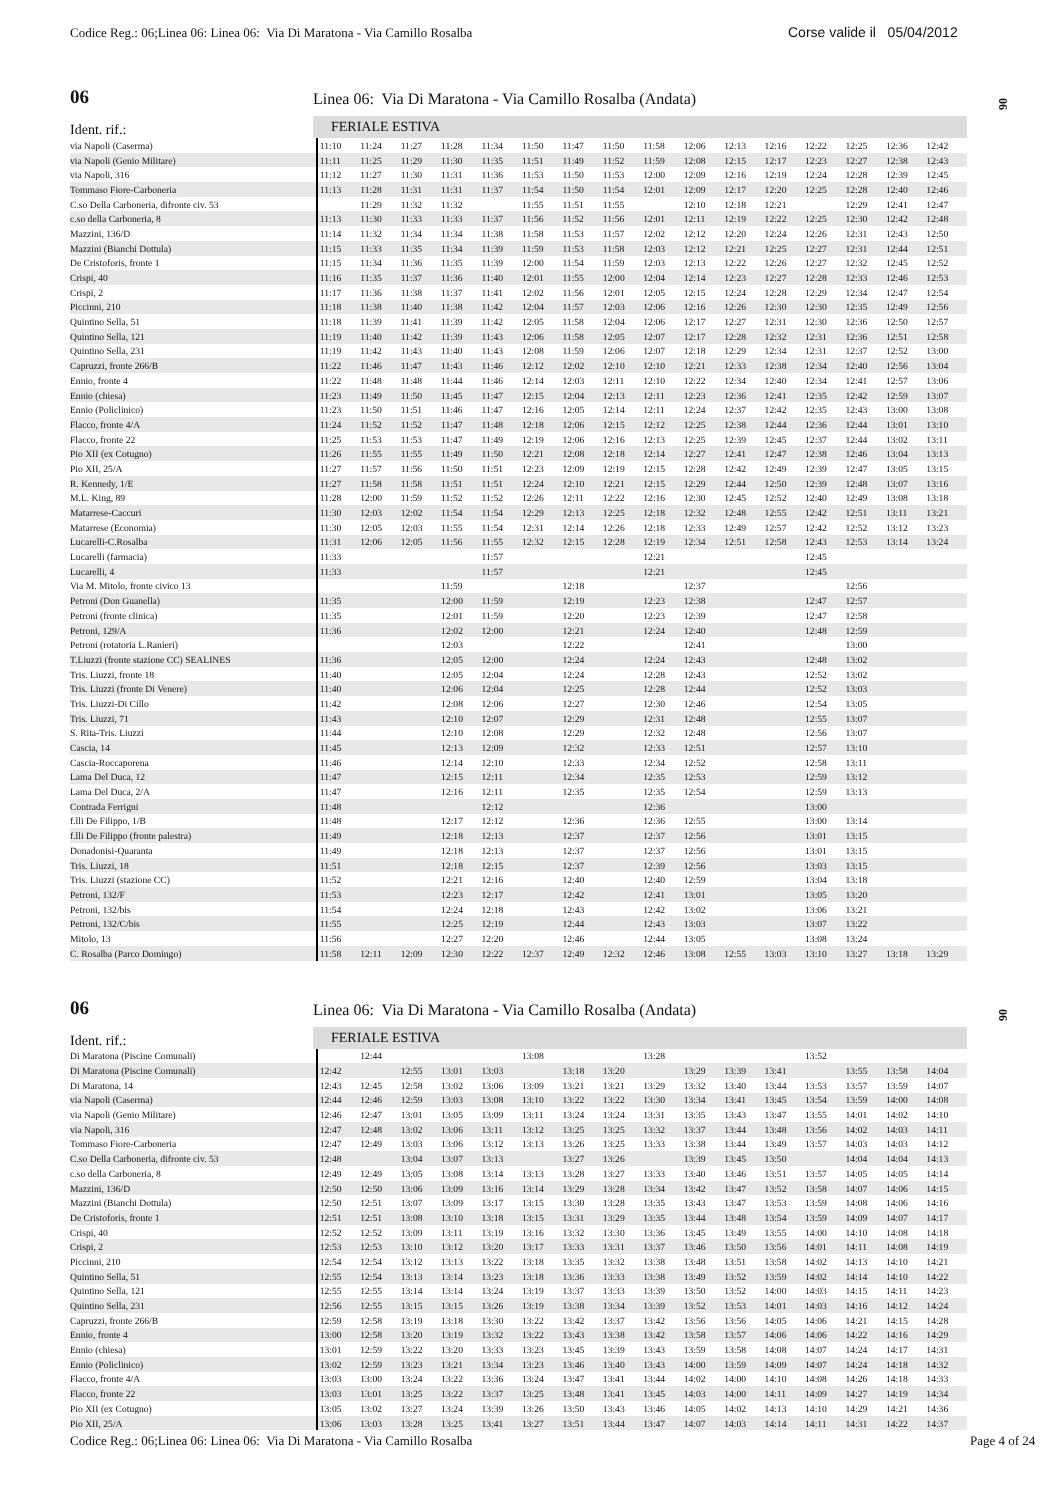Codice Reg.: 06;Linea 06: Linea 06: Via Di Maratona - Via Camillo Rosalba Corse valide il 05/04/2012
06
Linea 06: Via Di Maratona - Via Camillo Rosalba (Andata)
06
Ident. rif.:
FERIALE ESTIVA
| via Napoli (Caserma) | 11:10 | 11:24 | 11:27 | 11:28 | 11:34 | 11:50 | 11:47 | 11:50 | 11:58 | 12:06 | 12:13 | 12:16 | 12:22 | 12:25 | 12:36 | 12:42 |
| via Napoli (Genio Militare) | 11:11 | 11:25 | 11:29 | 11:30 | 11:35 | 11:51 | 11:49 | 11:52 | 11:59 | 12:08 | 12:15 | 12:17 | 12:23 | 12:27 | 12:38 | 12:43 |
| via Napoli, 316 | 11:12 | 11:27 | 11:30 | 11:31 | 11:36 | 11:53 | 11:50 | 11:53 | 12:00 | 12:09 | 12:16 | 12:19 | 12:24 | 12:28 | 12:39 | 12:45 |
| Tommaso Fiore-Carboneria | 11:13 | 11:28 | 11:31 | 11:31 | 11:37 | 11:54 | 11:50 | 11:54 | 12:01 | 12:09 | 12:17 | 12:20 | 12:25 | 12:28 | 12:40 | 12:46 |
| C.so Della Carboneria, difronte civ. 53 | | 11:29 | 11:32 | 11:32 | | 11:55 | 11:51 | 11:55 | | 12:10 | 12:18 | 12:21 | | 12:29 | 12:41 | 12:47 |
| c.so della Carboneria, 8 | 11:13 | 11:30 | 11:33 | 11:33 | 11:37 | 11:56 | 11:52 | 11:56 | 12:01 | 12:11 | 12:19 | 12:22 | 12:25 | 12:30 | 12:42 | 12:48 |
| Mazzini, 136/D | 11:14 | 11:32 | 11:34 | 11:34 | 11:38 | 11:58 | 11:53 | 11:57 | 12:02 | 12:12 | 12:20 | 12:24 | 12:26 | 12:31 | 12:43 | 12:50 |
| Mazzini (Bianchi Dottula) | 11:15 | 11:33 | 11:35 | 11:34 | 11:39 | 11:59 | 11:53 | 11:58 | 12:03 | 12:12 | 12:21 | 12:25 | 12:27 | 12:31 | 12:44 | 12:51 |
| De Cristoforis, fronte 1 | 11:15 | 11:34 | 11:36 | 11:35 | 11:39 | 12:00 | 11:54 | 11:59 | 12:03 | 12:13 | 12:22 | 12:26 | 12:27 | 12:32 | 12:45 | 12:52 |
| Crispi, 40 | 11:16 | 11:35 | 11:37 | 11:36 | 11:40 | 12:01 | 11:55 | 12:00 | 12:04 | 12:14 | 12:23 | 12:27 | 12:28 | 12:33 | 12:46 | 12:53 |
| Crispi, 2 | 11:17 | 11:36 | 11:38 | 11:37 | 11:41 | 12:02 | 11:56 | 12:01 | 12:05 | 12:15 | 12:24 | 12:28 | 12:29 | 12:34 | 12:47 | 12:54 |
| Piccinni, 210 | 11:18 | 11:38 | 11:40 | 11:38 | 11:42 | 12:04 | 11:57 | 12:03 | 12:06 | 12:16 | 12:26 | 12:30 | 12:30 | 12:35 | 12:49 | 12:56 |
| Quintino Sella, 51 | 11:18 | 11:39 | 11:41 | 11:39 | 11:42 | 12:05 | 11:58 | 12:04 | 12:06 | 12:17 | 12:27 | 12:31 | 12:30 | 12:36 | 12:50 | 12:57 |
| Quintino Sella, 121 | 11:19 | 11:40 | 11:42 | 11:39 | 11:43 | 12:06 | 11:58 | 12:05 | 12:07 | 12:17 | 12:28 | 12:32 | 12:31 | 12:36 | 12:51 | 12:58 |
| Quintino Sella, 231 | 11:19 | 11:42 | 11:43 | 11:40 | 11:43 | 12:08 | 11:59 | 12:06 | 12:07 | 12:18 | 12:29 | 12:34 | 12:31 | 12:37 | 12:52 | 13:00 |
| Capruzzi, fronte 266/B | 11:22 | 11:46 | 11:47 | 11:43 | 11:46 | 12:12 | 12:02 | 12:10 | 12:10 | 12:21 | 12:33 | 12:38 | 12:34 | 12:40 | 12:56 | 13:04 |
| Ennio, fronte 4 | 11:22 | 11:48 | 11:48 | 11:44 | 11:46 | 12:14 | 12:03 | 12:11 | 12:10 | 12:22 | 12:34 | 12:40 | 12:34 | 12:41 | 12:57 | 13:06 |
| Ennio (chiesa) | 11:23 | 11:49 | 11:50 | 11:45 | 11:47 | 12:15 | 12:04 | 12:13 | 12:11 | 12:23 | 12:36 | 12:41 | 12:35 | 12:42 | 12:59 | 13:07 |
| Ennio (Policlinico) | 11:23 | 11:50 | 11:51 | 11:46 | 11:47 | 12:16 | 12:05 | 12:14 | 12:11 | 12:24 | 12:37 | 12:42 | 12:35 | 12:43 | 13:00 | 13:08 |
| Flacco, fronte 4/A | 11:24 | 11:52 | 11:52 | 11:47 | 11:48 | 12:18 | 12:06 | 12:15 | 12:12 | 12:25 | 12:38 | 12:44 | 12:36 | 12:44 | 13:01 | 13:10 |
| Flacco, fronte 22 | 11:25 | 11:53 | 11:53 | 11:47 | 11:49 | 12:19 | 12:06 | 12:16 | 12:13 | 12:25 | 12:39 | 12:45 | 12:37 | 12:44 | 13:02 | 13:11 |
| Pio XII (ex Cotugno) | 11:26 | 11:55 | 11:55 | 11:49 | 11:50 | 12:21 | 12:08 | 12:18 | 12:14 | 12:27 | 12:41 | 12:47 | 12:38 | 12:46 | 13:04 | 13:13 |
| Pio XII, 25/A | 11:27 | 11:57 | 11:56 | 11:50 | 11:51 | 12:23 | 12:09 | 12:19 | 12:15 | 12:28 | 12:42 | 12:49 | 12:39 | 12:47 | 13:05 | 13:15 |
| R. Kennedy, 1/E | 11:27 | 11:58 | 11:58 | 11:51 | 11:51 | 12:24 | 12:10 | 12:21 | 12:15 | 12:29 | 12:44 | 12:50 | 12:39 | 12:48 | 13:07 | 13:16 |
| M.L. King, 89 | 11:28 | 12:00 | 11:59 | 11:52 | 11:52 | 12:26 | 12:11 | 12:22 | 12:16 | 12:30 | 12:45 | 12:52 | 12:40 | 12:49 | 13:08 | 13:18 |
| Matarrese-Caccuri | 11:30 | 12:03 | 12:02 | 11:54 | 11:54 | 12:29 | 12:13 | 12:25 | 12:18 | 12:32 | 12:48 | 12:55 | 12:42 | 12:51 | 13:11 | 13:21 |
| Matarrese (Economia) | 11:30 | 12:05 | 12:03 | 11:55 | 11:54 | 12:31 | 12:14 | 12:26 | 12:18 | 12:33 | 12:49 | 12:57 | 12:42 | 12:52 | 13:12 | 13:23 |
| Lucarelli-C.Rosalba | 11:31 | 12:06 | 12:05 | 11:56 | 11:55 | 12:32 | 12:15 | 12:28 | 12:19 | 12:34 | 12:51 | 12:58 | 12:43 | 12:53 | 13:14 | 13:24 |
| Lucarelli (farmacia) | 11:33 | | | | 11:57 | | | | 12:21 | | | | 12:45 | | | |
| Lucarelli, 4 | 11:33 | | | | 11:57 | | | | 12:21 | | | | 12:45 | | | |
| Via M. Mitolo, fronte civico 13 | | | | 11:59 | | | 12:18 | | | 12:37 | | | | 12:56 | | |
| Petroni (Don Guanella) | 11:35 | | | 12:00 | 11:59 | | 12:19 | | 12:23 | 12:38 | | | 12:47 | 12:57 | | |
| Petroni (fronte clinica) | 11:35 | | | 12:01 | 11:59 | | 12:20 | | 12:23 | 12:39 | | | 12:47 | 12:58 | | |
| Petroni, 129/A | 11:36 | | | 12:02 | 12:00 | | 12:21 | | 12:24 | 12:40 | | | 12:48 | 12:59 | | |
| Petroni (rotatoria L.Ranieri) | | | | 12:03 | | | 12:22 | | | 12:41 | | | | 13:00 | | |
| T.Liuzzi (fronte stazione CC) SEALINES | 11:36 | | | 12:05 | 12:00 | | 12:24 | | 12:24 | 12:43 | | | 12:48 | 13:02 | | |
| Tris. Liuzzi, fronte 18 | 11:40 | | | 12:05 | 12:04 | | 12:24 | | 12:28 | 12:43 | | | 12:52 | 13:02 | | |
| Tris. Liuzzi (fronte Di Venere) | 11:40 | | | 12:06 | 12:04 | | 12:25 | | 12:28 | 12:44 | | | 12:52 | 13:03 | | |
| Tris. Liuzzi-Di Cillo | 11:42 | | | 12:08 | 12:06 | | 12:27 | | 12:30 | 12:46 | | | 12:54 | 13:05 | | |
| Tris. Liuzzi, 71 | 11:43 | | | 12:10 | 12:07 | | 12:29 | | 12:31 | 12:48 | | | 12:55 | 13:07 | | |
| S. Rita-Tris. Liuzzi | 11:44 | | | 12:10 | 12:08 | | 12:29 | | 12:32 | 12:48 | | | 12:56 | 13:07 | | |
| Cascia, 14 | 11:45 | | | 12:13 | 12:09 | | 12:32 | | 12:33 | 12:51 | | | 12:57 | 13:10 | | |
| Cascia-Roccaporena | 11:46 | | | 12:14 | 12:10 | | 12:33 | | 12:34 | 12:52 | | | 12:58 | 13:11 | | |
| Lama Del Duca, 12 | 11:47 | | | 12:15 | 12:11 | | 12:34 | | 12:35 | 12:53 | | | 12:59 | 13:12 | | |
| Lama Del Duca, 2/A | 11:47 | | | 12:16 | 12:11 | | 12:35 | | 12:35 | 12:54 | | | 12:59 | 13:13 | | |
| Contrada Ferrigni | 11:48 | | | | 12:12 | | | | 12:36 | | | | 13:00 | | | |
| f.lli De Filippo, 1/B | 11:48 | | | 12:17 | 12:12 | | 12:36 | | 12:36 | 12:55 | | | 13:00 | 13:14 | | |
| f.lli De Filippo (fronte palestra) | 11:49 | | | 12:18 | 12:13 | | 12:37 | | 12:37 | 12:56 | | | 13:01 | 13:15 | | |
| Donadonisi-Quaranta | 11:49 | | | 12:18 | 12:13 | | 12:37 | | 12:37 | 12:56 | | | 13:01 | 13:15 | | |
| Tris. Liuzzi, 18 | 11:51 | | | 12:18 | 12:15 | | 12:37 | | 12:39 | 12:56 | | | 13:03 | 13:15 | | |
| Tris. Liuzzi (stazione CC) | 11:52 | | | 12:21 | 12:16 | | 12:40 | | 12:40 | 12:59 | | | 13:04 | 13:18 | | |
| Petroni, 132/F | 11:53 | | | 12:23 | 12:17 | | 12:42 | | 12:41 | 13:01 | | | 13:05 | 13:20 | | |
| Petroni, 132/bis | 11:54 | | | 12:24 | 12:18 | | 12:43 | | 12:42 | 13:02 | | | 13:06 | 13:21 | | |
| Petroni, 132/C/bis | 11:55 | | | 12:25 | 12:19 | | 12:44 | | 12:43 | 13:03 | | | 13:07 | 13:22 | | |
| Mitolo, 13 | 11:56 | | | 12:27 | 12:20 | | 12:46 | | 12:44 | 13:05 | | | 13:08 | 13:24 | | |
| C. Rosalba (Parco Domingo) | 11:58 | 12:11 | 12:09 | 12:30 | 12:22 | 12:37 | 12:49 | 12:32 | 12:46 | 13:08 | 12:55 | 13:03 | 13:10 | 13:27 | 13:18 | 13:29 |
06
Linea 06: Via Di Maratona - Via Camillo Rosalba (Andata)
06
Ident. rif.:
FERIALE ESTIVA
| Di Maratona (Piscine Comunali) | | 12:44 | | | | 13:08 | | | 13:28 | | | | 13:52 | | | |
| Di Maratona (Piscine Comunali) | 12:42 | | 12:55 | 13:01 | 13:03 | | 13:18 | 13:20 | | 13:29 | 13:39 | 13:41 | | 13:55 | 13:58 | 14:04 |
| Di Maratona, 14 | 12:43 | 12:45 | 12:58 | 13:02 | 13:06 | 13:09 | 13:21 | 13:21 | 13:29 | 13:32 | 13:40 | 13:44 | 13:53 | 13:57 | 13:59 | 14:07 |
| via Napoli (Caserma) | 12:44 | 12:46 | 12:59 | 13:03 | 13:08 | 13:10 | 13:22 | 13:22 | 13:30 | 13:34 | 13:41 | 13:45 | 13:54 | 13:59 | 14:00 | 14:08 |
| via Napoli (Genio Militare) | 12:46 | 12:47 | 13:01 | 13:05 | 13:09 | 13:11 | 13:24 | 13:24 | 13:31 | 13:35 | 13:43 | 13:47 | 13:55 | 14:01 | 14:02 | 14:10 |
| via Napoli, 316 | 12:47 | 12:48 | 13:02 | 13:06 | 13:11 | 13:12 | 13:25 | 13:25 | 13:32 | 13:37 | 13:44 | 13:48 | 13:56 | 14:02 | 14:03 | 14:11 |
| Tommaso Fiore-Carboneria | 12:47 | 12:49 | 13:03 | 13:06 | 13:12 | 13:13 | 13:26 | 13:25 | 13:33 | 13:38 | 13:44 | 13:49 | 13:57 | 14:03 | 14:03 | 14:12 |
| C.so Della Carboneria, difronte civ. 53 | 12:48 | | 13:04 | 13:07 | 13:13 | | 13:27 | 13:26 | | 13:39 | 13:45 | 13:50 | | 14:04 | 14:04 | 14:13 |
| c.so della Carboneria, 8 | 12:49 | 12:49 | 13:05 | 13:08 | 13:14 | 13:13 | 13:28 | 13:27 | 13:33 | 13:40 | 13:46 | 13:51 | 13:57 | 14:05 | 14:05 | 14:14 |
| Mazzini, 136/D | 12:50 | 12:50 | 13:06 | 13:09 | 13:16 | 13:14 | 13:29 | 13:28 | 13:34 | 13:42 | 13:47 | 13:52 | 13:58 | 14:07 | 14:06 | 14:15 |
| Mazzini (Bianchi Dottula) | 12:50 | 12:51 | 13:07 | 13:09 | 13:17 | 13:15 | 13:30 | 13:28 | 13:35 | 13:43 | 13:47 | 13:53 | 13:59 | 14:08 | 14:06 | 14:16 |
| De Cristoforis, fronte 1 | 12:51 | 12:51 | 13:08 | 13:10 | 13:18 | 13:15 | 13:31 | 13:29 | 13:35 | 13:44 | 13:48 | 13:54 | 13:59 | 14:09 | 14:07 | 14:17 |
| Crispi, 40 | 12:52 | 12:52 | 13:09 | 13:11 | 13:19 | 13:16 | 13:32 | 13:30 | 13:36 | 13:45 | 13:49 | 13:55 | 14:00 | 14:10 | 14:08 | 14:18 |
| Crispi, 2 | 12:53 | 12:53 | 13:10 | 13:12 | 13:20 | 13:17 | 13:33 | 13:31 | 13:37 | 13:46 | 13:50 | 13:56 | 14:01 | 14:11 | 14:08 | 14:19 |
| Piccinni, 210 | 12:54 | 12:54 | 13:12 | 13:13 | 13:22 | 13:18 | 13:35 | 13:32 | 13:38 | 13:48 | 13:51 | 13:58 | 14:02 | 14:13 | 14:10 | 14:21 |
| Quintino Sella, 51 | 12:55 | 12:54 | 13:13 | 13:14 | 13:23 | 13:18 | 13:36 | 13:33 | 13:38 | 13:49 | 13:52 | 13:59 | 14:02 | 14:14 | 14:10 | 14:22 |
| Quintino Sella, 121 | 12:55 | 12:55 | 13:14 | 13:14 | 13:24 | 13:19 | 13:37 | 13:33 | 13:39 | 13:50 | 13:52 | 14:00 | 14:03 | 14:15 | 14:11 | 14:23 |
| Quintino Sella, 231 | 12:56 | 12:55 | 13:15 | 13:15 | 13:26 | 13:19 | 13:38 | 13:34 | 13:39 | 13:52 | 13:53 | 14:01 | 14:03 | 14:16 | 14:12 | 14:24 |
| Capruzzi, fronte 266/B | 12:59 | 12:58 | 13:19 | 13:18 | 13:30 | 13:22 | 13:42 | 13:37 | 13:42 | 13:56 | 13:56 | 14:05 | 14:06 | 14:21 | 14:15 | 14:28 |
| Ennio, fronte 4 | 13:00 | 12:58 | 13:20 | 13:19 | 13:32 | 13:22 | 13:43 | 13:38 | 13:42 | 13:58 | 13:57 | 14:06 | 14:06 | 14:22 | 14:16 | 14:29 |
| Ennio (chiesa) | 13:01 | 12:59 | 13:22 | 13:20 | 13:33 | 13:23 | 13:45 | 13:39 | 13:43 | 13:59 | 13:58 | 14:08 | 14:07 | 14:24 | 14:17 | 14:31 |
| Ennio (Policlinico) | 13:02 | 12:59 | 13:23 | 13:21 | 13:34 | 13:23 | 13:46 | 13:40 | 13:43 | 14:00 | 13:59 | 14:09 | 14:07 | 14:24 | 14:18 | 14:32 |
| Flacco, fronte 4/A | 13:03 | 13:00 | 13:24 | 13:22 | 13:36 | 13:24 | 13:47 | 13:41 | 13:44 | 14:02 | 14:00 | 14:10 | 14:08 | 14:26 | 14:18 | 14:33 |
| Flacco, fronte 22 | 13:03 | 13:01 | 13:25 | 13:22 | 13:37 | 13:25 | 13:48 | 13:41 | 13:45 | 14:03 | 14:00 | 14:11 | 14:09 | 14:27 | 14:19 | 14:34 |
| Pio XII (ex Cotugno) | 13:05 | 13:02 | 13:27 | 13:24 | 13:39 | 13:26 | 13:50 | 13:43 | 13:46 | 14:05 | 14:02 | 14:13 | 14:10 | 14:29 | 14:21 | 14:36 |
| Pio XII, 25/A | 13:06 | 13:03 | 13:28 | 13:25 | 13:41 | 13:27 | 13:51 | 13:44 | 13:47 | 14:07 | 14:03 | 14:14 | 14:11 | 14:31 | 14:22 | 14:37 |
Codice Reg.: 06;Linea 06: Linea 06: Via Di Maratona - Via Camillo Rosalba
Page 4 of 24